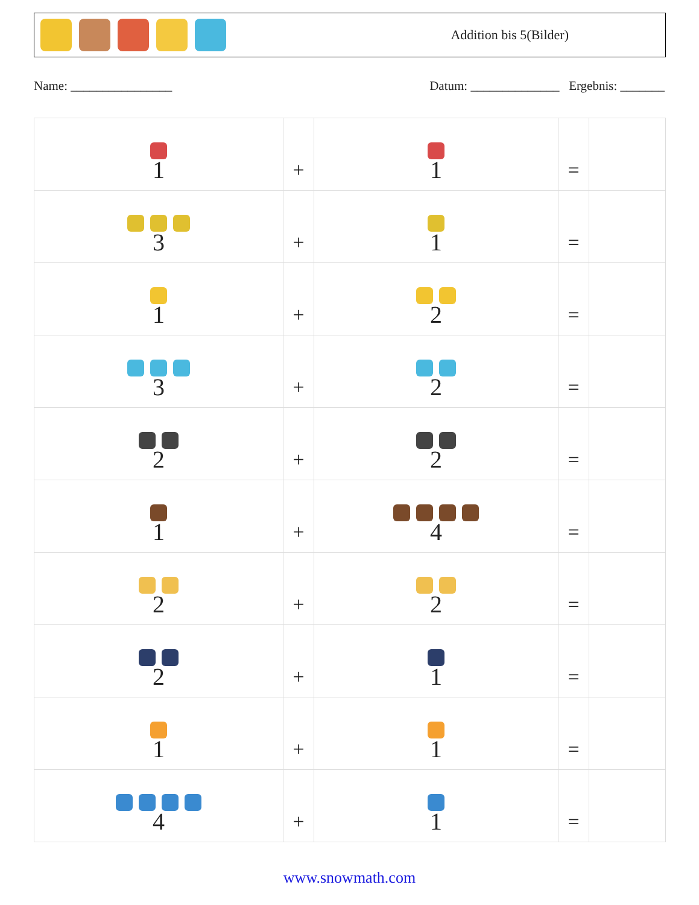Addition bis 5(Bilder)
Name: ________________ Datum: ______________ Ergebnis: _______
| 1 | + | 1 | = | |
| 3 | + | 1 | = | |
| 1 | + | 2 | = | |
| 3 | + | 2 | = | |
| 2 | + | 2 | = | |
| 1 | + | 4 | = | |
| 2 | + | 2 | = | |
| 2 | + | 1 | = | |
| 1 | + | 1 | = | |
| 4 | + | 1 | = | |
www.snowmath.com